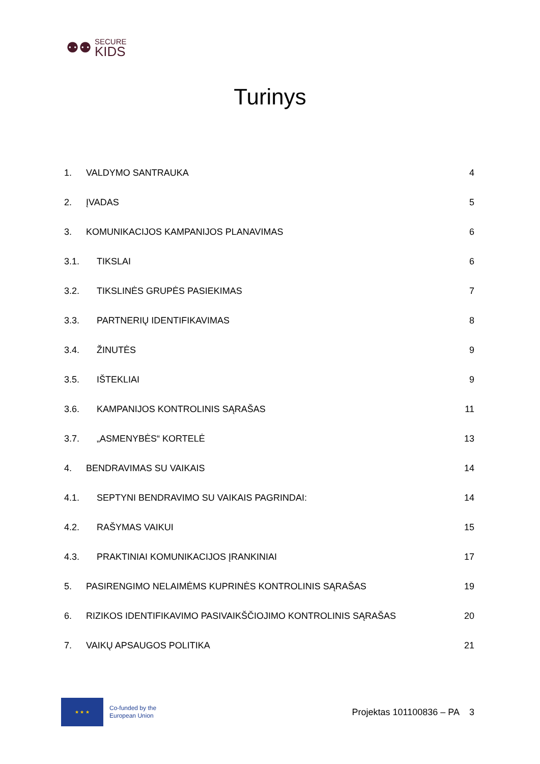⚉⚉
SECURE
KIDS
Turinys
1. VALDYMO SANTRAUKA 4
2. ĮVADAS 5
3. KOMUNIKACIJOS KAMPANIJOS PLANAVIMAS 6
3.1. TIKSLAI 6
3.2. TIKSLINĖS GRUPĖS PASIEKIMAS 7
3.3. PARTNERIŲ IDENTIFIKAVIMAS 8
3.4. ŽINUTĖS 9
3.5. IŠTEKLIAI 9
3.6. KAMPANIJOS KONTROLINIS SĄRAŠAS 11
3.7. „ASMENYBĖS“ KORTELĖ 13
4. BENDRAVIMAS SU VAIKAIS 14
4.1. SEPTYNI BENDRAVIMO SU VAIKAIS PAGRINDAI: 14
4.2. RAŠYMAS VAIKUI 15
4.3. PRAKTINIAI KOMUNIKACIJOS ĮRANKINIAI 17
5. PASIRENGIMO NELAIMĖMS KUPRINĖS KONTROLINIS SĄRAŠAS 19
6. RIZIKOS IDENTIFIKAVIMO PASIVAIKŠČIOJIMO KONTROLINIS SĄRAŠAS 20
7. VAIKŲ APSAUGOS POLITIKA 21
★ ★ ★
Co-funded by the
European Union
Projektas 101100836 – PA 3